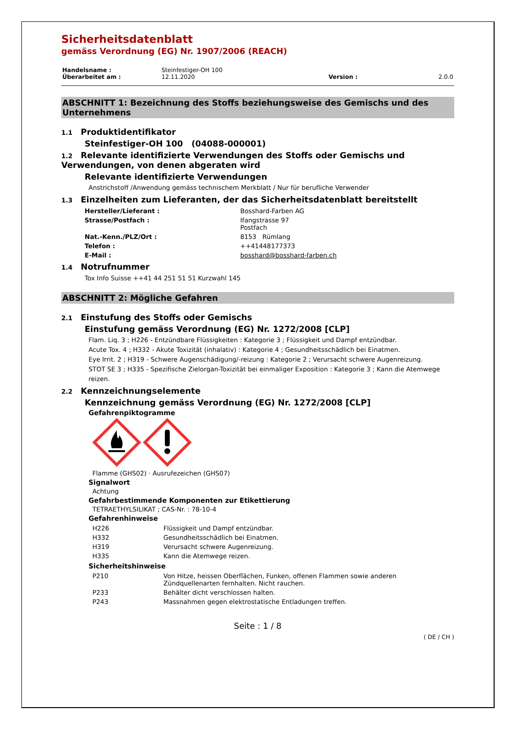Sicherheitsdatenblatt
gemäss Verordnung (EG) Nr. 1907/2006 (REACH)
| Handelsname : | Steinfestiger-OH 100 | | |
| Überarbeitet am : | 12.11.2020 | Version : | 2.0.0 |
ABSCHNITT 1: Bezeichnung des Stoffs beziehungsweise des Gemischs und des Unternehmens
1.1 Produktidentifikator
Steinfestiger-OH 100 (04088-000001)
1.2 Relevante identifizierte Verwendungen des Stoffs oder Gemischs und Verwendungen, von denen abgeraten wird
Relevante identifizierte Verwendungen
Anstrichstoff /Anwendung gemäss technischem Merkblatt / Nur für berufliche Verwender
1.3 Einzelheiten zum Lieferanten, der das Sicherheitsdatenblatt bereitstellt
| Hersteller/Lieferant : | Bosshard-Farben AG |
| Strasse/Postfach : | Ifangstrasse 97 Postfach |
| Nat.-Kenn./PLZ/Ort : | 8153 Rümlang |
| Telefon : | ++41448177373 |
| E-Mail : | bosshard@bosshard-farben.ch |
1.4 Notrufnummer
Tox Info Suisse ++41 44 251 51 51 Kurzwahl 145
ABSCHNITT 2: Mögliche Gefahren
2.1 Einstufung des Stoffs oder Gemischs
Einstufung gemäss Verordnung (EG) Nr. 1272/2008 [CLP]
Flam. Liq. 3 ; H226 - Entzündbare Flüssigkeiten : Kategorie 3 ; Flüssigkeit und Dampf entzündbar.
Acute Tox. 4 ; H332 - Akute Toxizität (inhalativ) : Kategorie 4 ; Gesundheitsschädlich bei Einatmen.
Eye Irrit. 2 ; H319 - Schwere Augenschädigung/-reizung : Kategorie 2 ; Verursacht schwere Augenreizung.
STOT SE 3 ; H335 - Spezifische Zielorgan-Toxizität bei einmaliger Exposition : Kategorie 3 ; Kann die Atemwege reizen.
2.2 Kennzeichnungselemente
Kennzeichnung gemäss Verordnung (EG) Nr. 1272/2008 [CLP]
Gefahrenpiktogramme
Flamme (GHS02) · Ausrufezeichen (GHS07)
Signalwort
Achtung
Gefahrbestimmende Komponenten zur Etikettierung
TETRAETHYLSILIKAT ; CAS-Nr. : 78-10-4
Gefahrenhinweise
| H226 | Flüssigkeit und Dampf entzündbar. |
| H332 | Gesundheitsschädlich bei Einatmen. |
| H319 | Verursacht schwere Augenreizung. |
| H335 | Kann die Atemwege reizen. |
Sicherheitshinweise
| P210 | Von Hitze, heissen Oberflächen, Funken, offenen Flammen sowie anderen Zündquellenarten fernhalten. Nicht rauchen. |
| P233 | Behälter dicht verschlossen halten. |
| P243 | Massnahmen gegen elektrostatische Entladungen treffen. |
Seite : 1 / 8
( DE / CH )